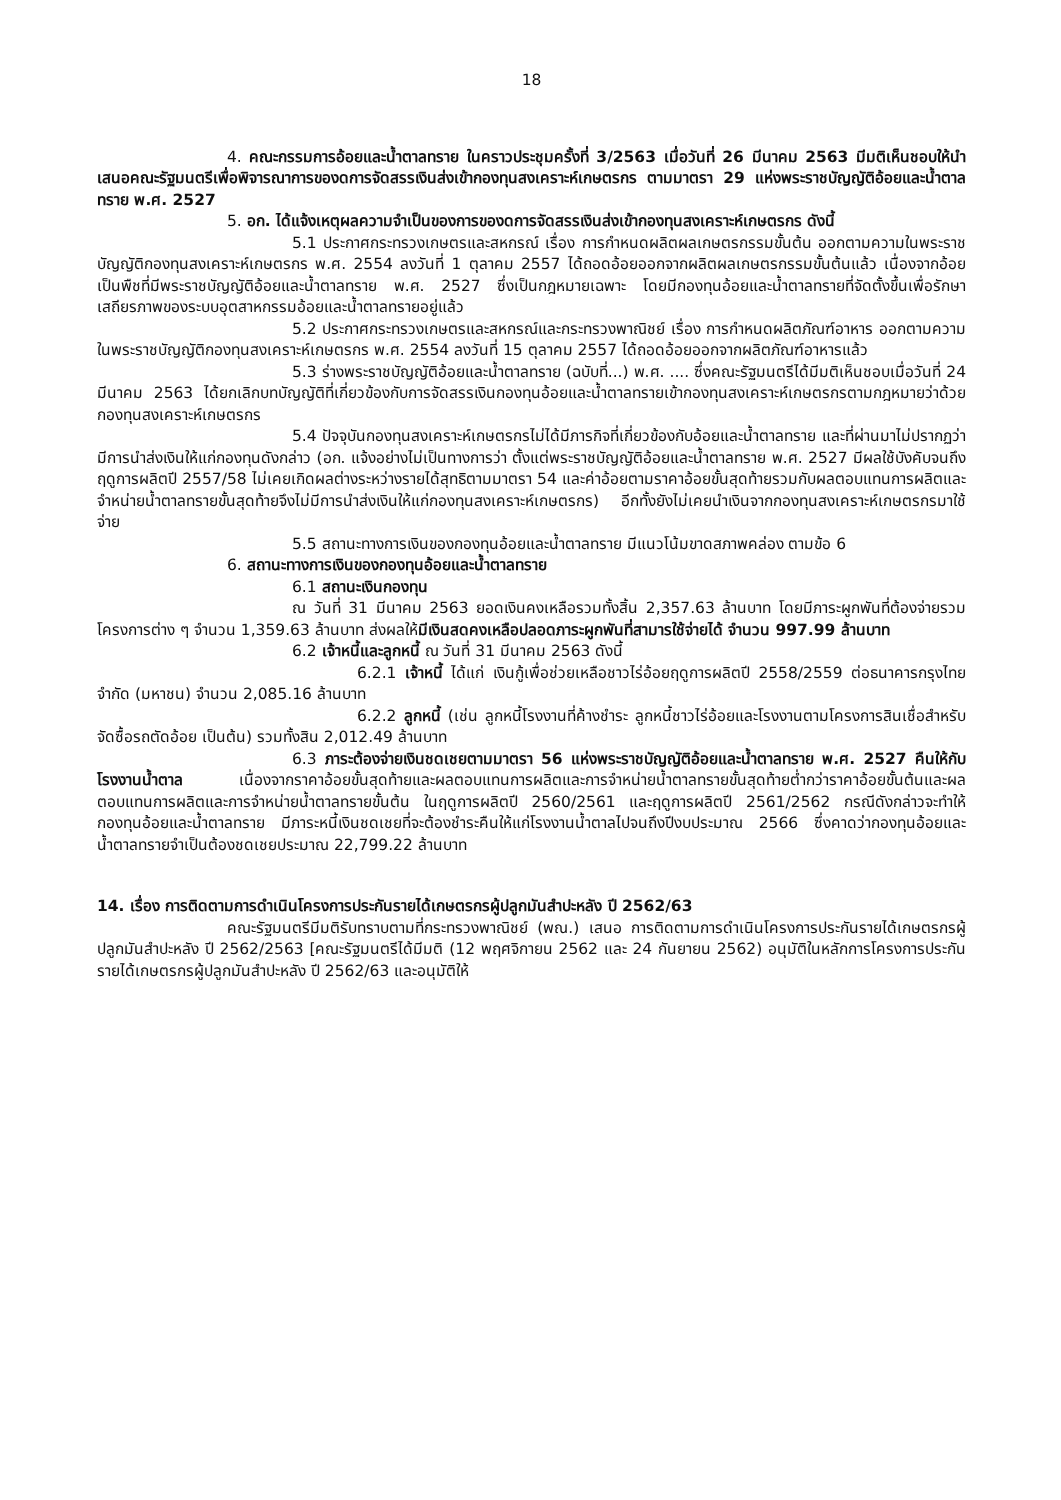18
4. คณะกรรมการอ้อยและน้ำตาลทราย ในคราวประชุมครั้งที่ 3/2563 เมื่อวันที่ 26 มีนาคม 2563 มีมติเห็นชอบให้นำเสนอคณะรัฐมนตรีเพื่อพิจารณาการของดการจัดสรรเงินส่งเข้ากองทุนสงเคราะห์เกษตรกร ตามมาตรา 29 แห่งพระราชบัญญัติอ้อยและน้ำตาลทราย พ.ศ. 2527
5. อก. ได้แจ้งเหตุผลความจำเป็นของการของดการจัดสรรเงินส่งเข้ากองทุนสงเคราะห์เกษตรกร ดังนี้
5.1 ประกาศกระทรวงเกษตรและสหกรณ์ เรื่อง การกำหนดผลิตผลเกษตรกรรมขั้นต้น ออกตามความในพระราชบัญญัติกองทุนสงเคราะห์เกษตรกร พ.ศ. 2554 ลงวันที่ 1 ตุลาคม 2557 ได้ถอดอ้อยออกจากผลิตผลเกษตรกรรมขั้นต้นแล้ว เนื่องจากอ้อยเป็นพืชที่มีพระราชบัญญัติอ้อยและน้ำตาลทราย พ.ศ. 2527 ซึ่งเป็นกฎหมายเฉพาะ โดยมีกองทุนอ้อยและน้ำตาลทรายที่จัดตั้งขึ้นเพื่อรักษาเสถียรภาพของระบบอุตสาหกรรมอ้อยและน้ำตาลทรายอยู่แล้ว
5.2 ประกาศกระทรวงเกษตรและสหกรณ์และกระทรวงพาณิชย์ เรื่อง การกำหนดผลิตภัณฑ์อาหาร ออกตามความในพระราชบัญญัติกองทุนสงเคราะห์เกษตรกร พ.ศ. 2554 ลงวันที่ 15 ตุลาคม 2557 ได้ถอดอ้อยออกจากผลิตภัณฑ์อาหารแล้ว
5.3 ร่างพระราชบัญญัติอ้อยและน้ำตาลทราย (ฉบับที่...) พ.ศ. .... ซึ่งคณะรัฐมนตรีได้มีมติเห็นชอบเมื่อวันที่ 24 มีนาคม 2563 ได้ยกเลิกบทบัญญัติที่เกี่ยวข้องกับการจัดสรรเงินกองทุนอ้อยและน้ำตาลทรายเข้ากองทุนสงเคราะห์เกษตรกรตามกฎหมายว่าด้วยกองทุนสงเคราะห์เกษตรกร
5.4 ปัจจุบันกองทุนสงเคราะห์เกษตรกรไม่ได้มีภารกิจที่เกี่ยวข้องกับอ้อยและน้ำตาลทราย และที่ผ่านมาไม่ปรากฏว่ามีการนำส่งเงินให้แก่กองทุนดังกล่าว (อก. แจ้งอย่างไม่เป็นทางการว่า ตั้งแต่พระราชบัญญัติอ้อยและน้ำตาลทราย พ.ศ. 2527 มีผลใช้บังคับจนถึงฤดูการผลิตปี 2557/58 ไม่เคยเกิดผลต่างระหว่างรายได้สุทธิตามมาตรา 54 และค่าอ้อยตามราคาอ้อยขั้นสุดท้ายรวมกับผลตอบแทนการผลิตและจำหน่ายน้ำตาลทรายขั้นสุดท้ายจึงไม่มีการนำส่งเงินให้แก่กองทุนสงเคราะห์เกษตรกร) อีกทั้งยังไม่เคยนำเงินจากกองทุนสงเคราะห์เกษตรกรมาใช้จ่าย
5.5 สถานะทางการเงินของกองทุนอ้อยและน้ำตาลทราย มีแนวโน้มขาดสภาพคล่อง ตามข้อ 6
6. สถานะทางการเงินของกองทุนอ้อยและน้ำตาลทราย
6.1 สถานะเงินกองทุน
ณ วันที่ 31 มีนาคม 2563 ยอดเงินคงเหลือรวมทั้งสิ้น 2,357.63 ล้านบาท โดยมีภาระผูกพันที่ต้องจ่ายรวมโครงการต่าง ๆ จำนวน 1,359.63 ล้านบาท ส่งผลให้มีเงินสดคงเหลือปลอดภาระผูกพันที่สามารใช้จ่ายได้ จำนวน 997.99 ล้านบาท
6.2 เจ้าหนี้และลูกหนี้ ณ วันที่ 31 มีนาคม 2563 ดังนี้
6.2.1 เจ้าหนี้ ได้แก่ เงินกู้เพื่อช่วยเหลือชาวไร่อ้อยฤดูการผลิตปี 2558/2559 ต่อธนาคารกรุงไทย จำกัด (มหาชน) จำนวน 2,085.16 ล้านบาท
6.2.2 ลูกหนี้ (เช่น ลูกหนี้โรงงานที่ค้างชำระ ลูกหนี้ชาวไร่อ้อยและโรงงานตามโครงการสินเชื่อสำหรับจัดซื้อรถตัดอ้อย เป็นต้น) รวมทั้งสิน 2,012.49 ล้านบาท
6.3 ภาระต้องจ่ายเงินชดเชยตามมาตรา 56 แห่งพระราชบัญญัติอ้อยและน้ำตาลทราย พ.ศ. 2527 คืนให้กับโรงงานน้ำตาล เนื่องจากราคาอ้อยขั้นสุดท้ายและผลตอบแทนการผลิตและการจำหน่ายน้ำตาลทรายขั้นสุดท้ายต่ำกว่าราคาอ้อยขั้นต้นและผลตอบแทนการผลิตและการจำหน่ายน้ำตาลทรายขั้นต้น ในฤดูการผลิตปี 2560/2561 และฤดูการผลิตปี 2561/2562 กรณีดังกล่าวจะทำให้กองทุนอ้อยและน้ำตาลทราย มีภาระหนี้เงินชดเชยที่จะต้องชำระคืนให้แก่โรงงานน้ำตาลไปจนถึงปีงบประมาณ 2566 ซึ่งคาดว่ากองทุนอ้อยและน้ำตาลทรายจำเป็นต้องชดเชยประมาณ 22,799.22 ล้านบาท
14. เรื่อง การติดตามการดำเนินโครงการประกันรายได้เกษตรกรผู้ปลูกมันสำปะหลัง ปี 2562/63
คณะรัฐมนตรีมีมติรับทราบตามที่กระทรวงพาณิชย์ (พณ.) เสนอ การติดตามการดำเนินโครงการประกันรายได้เกษตรกรผู้ปลูกมันสำปะหลัง ปี 2562/2563 [คณะรัฐมนตรีได้มีมติ (12 พฤศจิกายน 2562 และ 24 กันยายน 2562) อนุมัติในหลักการโครงการประกันรายได้เกษตรกรผู้ปลูกมันสำปะหลัง ปี 2562/63 และอนุมัติให้